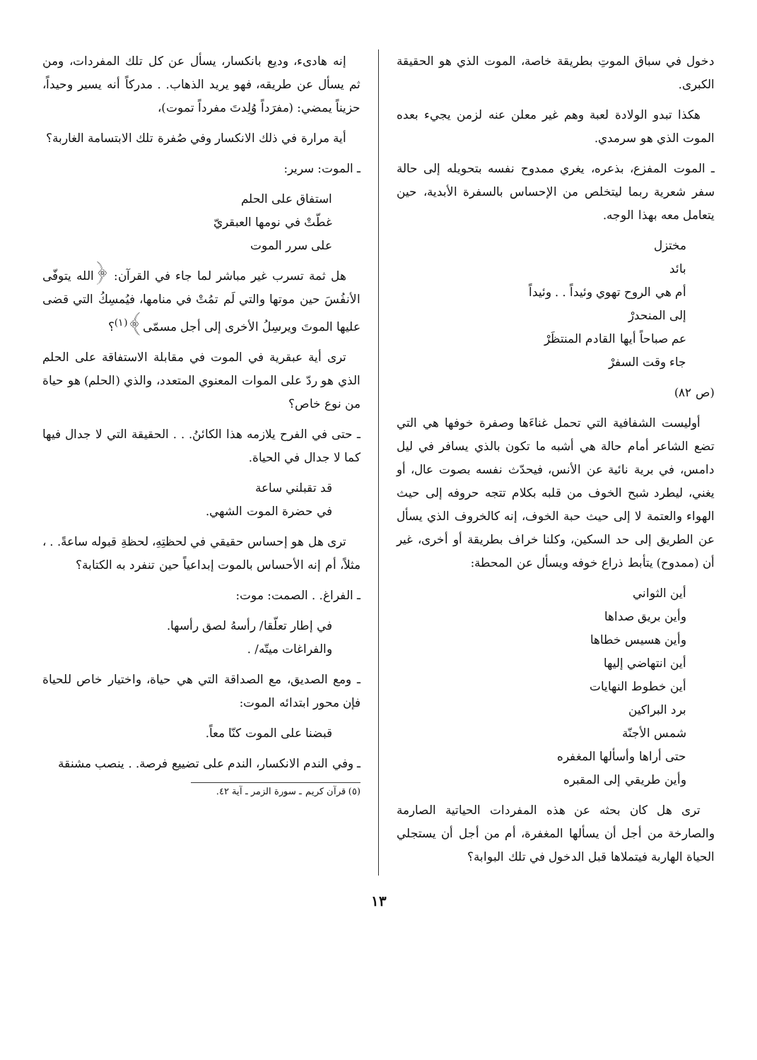دخول في سباق الموتِ بطريقة خاصة، الموت الذي هو الحقيقة الكبرى.
هكذا تبدو الولادة لعبة وهم غير معلن عنه لزمن يجيء بعده الموت الذي هو سرمدي.
ـ الموت المفزع، بذعره، يغري ممدوح نفسه بتحويله إلى حالة سفر شعرية ربما ليتخلص من الإحساس بالسفرة الأبدية، حين يتعامل معه بهذا الوجه.
مختزل
بائد
أم هي الروح تهوي وئيداً . . وئيداً
إلى المنحدرْ
عم صباحاً أيها القادم المنتظَرْ
جاء وقت السفرْ
(ص ٨٢)
أوليست الشفافية التي تحمل غناءَها وصفرة خوفها هي التي تضع الشاعر أمام حالة هي أشبه ما تكون بالذي يسافر في ليل دامس، في برية نائية عن الأنس، فيحدّث نفسه بصوت عال، أو يغني، ليطرد شبح الخوف من قلبه بكلام تتجه حروفه إلى حيث الهواء والعتمة لا إلى حيث حبة الخوف، إنه كالخروف الذي يسأل عن الطريق إلى حد السكين، وكلنا خراف بطريقة أو أخرى، غير أن (ممدوح) يتأبط ذراع خوفه ويسأل عن المحطة:
أين الثواني
وأين بريق صداها
وأين هسيس خطاها
أين انتهاضي إليها
أين خطوط النهايات
برد البراكين
شمس الأجنّة
حتى أراها وأسألها المغفره
وأين طريقي إلى المقبره
ترى هل كان بحثه عن هذه المفردات الحياتية الصارمة والصارخة من أجل أن يسألها المغفرة، أم من أجل أن يستجلي الحياة الهاربة فيتملاها قبل الدخول في تلك البوابة؟
إنه هادىء، وديع بانكسار، يسأل عن كل تلك المفردات، ومن ثم يسأل عن طريقه، فهو يريد الذهاب. . مدركاً أنه يسير وحيداً، حزيناً يمضي: (مفرَداً وُلِدتَ مفرداً تموت)،
أية مرارة في ذلك الانكسار وفي صُفرة تلك الابتسامة الغاربة؟
ـ الموت: سرير:
استفاق على الحلم
غطّتْ في نومها العبقريّ
على سرر الموت
هل ثمة تسرب غير مباشر لما جاء في القرآن: ﴿الله يتوفّى الأنفُسَ حين موتها والتي لَم تمُتْ في منامها، فيُمسِكُ التي قضى عليها الموتَ ويرسِلُ الأخرى إلى أجل مسمّى﴾<sup>(١)</sup>؟
ترى أية عبقرية في الموت في مقابلة الاستفاقة على الحلم الذي هو ردّ على الموات المعنوي المتعدد، والذي (الحلم) هو حياة من نوع خاص؟
ـ حتى في الفرح يلازمه هذا الكائنُ. . . الحقيقة التي لا جدال فيها كما لا جدال في الحياة.
قد تقبلني ساعة
في حضرة الموت الشهي.
ترى هل هو إحساس حقيقي في لحظتِهِ، لحظةِ قبوله ساعةً. . ، مثلاً، أم إنه الأحساس بالموت إبداعياً حين تنفرد به الكتابة؟
ـ الفراغ. . الصمت: موت:
في إطار تعلّقا/ رأسهُ لصق رأسها.
والفراغات ميتّه/ .
ـ ومع الصديق، مع الصداقة التي هي حياة، واختيار خاص للحياة فإن محور ابتدائه الموت:
قبضنا على الموت كنّا معاً.
ـ وفي الندم الانكسار، الندم على تضييع فرصة. . ينصب مشنقة
(٥) قرآن كريم ـ سورة الزمر ـ آية ٤٢.
١٣